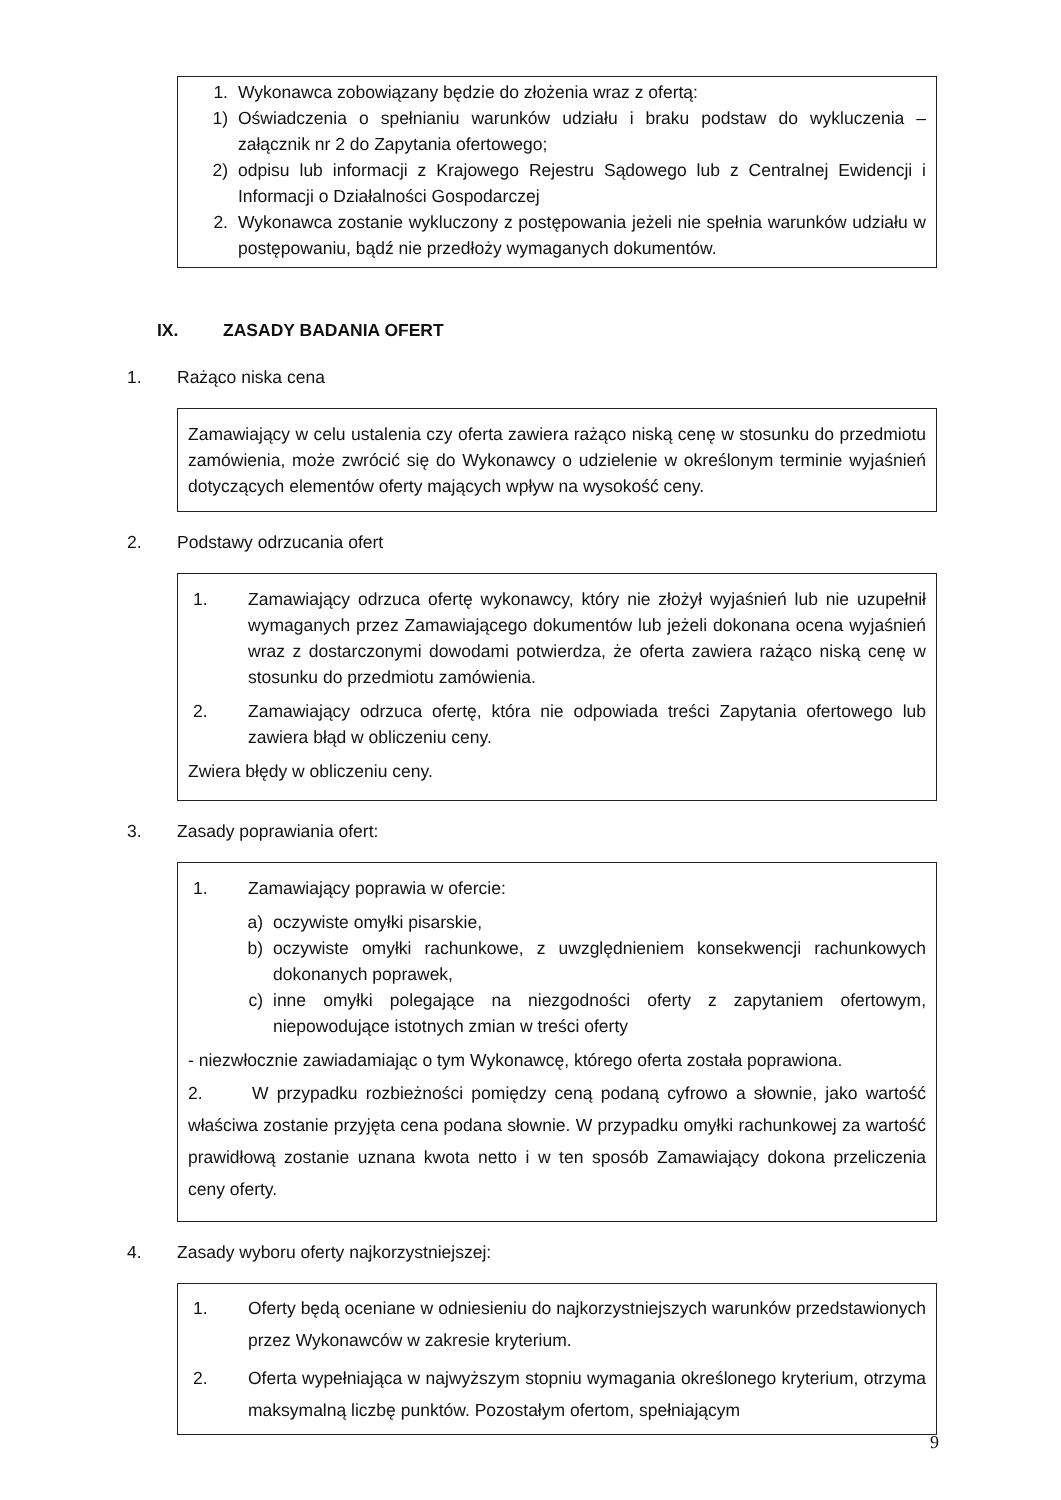1. Wykonawca zobowiązany będzie do złożenia wraz z ofertą:
1) Oświadczenia o spełnianiu warunków udziału i braku podstaw do wykluczenia – załącznik nr 2 do Zapytania ofertowego;
2) odpisu lub informacji z Krajowego Rejestru Sądowego lub z Centralnej Ewidencji i Informacji o Działalności Gospodarczej
2. Wykonawca zostanie wykluczony z postępowania jeżeli nie spełnia warunków udziału w postępowaniu, bądź nie przedłoży wymaganych dokumentów.
IX. ZASADY BADANIA OFERT
1. Rażąco niska cena
Zamawiający w celu ustalenia czy oferta zawiera rażąco niską cenę w stosunku do przedmiotu zamówienia, może zwrócić się do Wykonawcy o udzielenie w określonym terminie wyjaśnień dotyczących elementów oferty mających wpływ na wysokość ceny.
2. Podstawy odrzucania ofert
1. Zamawiający odrzuca ofertę wykonawcy, który nie złożył wyjaśnień lub nie uzupełnił wymaganych przez Zamawiającego dokumentów lub jeżeli dokonana ocena wyjaśnień wraz z dostarczonymi dowodami potwierdza, że oferta zawiera rażąco niską cenę w stosunku do przedmiotu zamówienia.
2. Zamawiający odrzuca ofertę, która nie odpowiada treści Zapytania ofertowego lub zawiera błąd w obliczeniu ceny.
Zwiera błędy w obliczeniu ceny.
3. Zasady poprawiania ofert:
1. Zamawiający poprawia w ofercie:
a) oczywiste omyłki pisarskie,
b) oczywiste omyłki rachunkowe, z uwzględnieniem konsekwencji rachunkowych dokonanych poprawek,
c) inne omyłki polegające na niezgodności oferty z zapytaniem ofertowym, niepowodujące istotnych zmian w treści oferty
- niezwłocznie zawiadamiając o tym Wykonawcę, którego oferta została poprawiona.
2. W przypadku rozbieżności pomiędzy ceną podaną cyfrowo a słownie, jako wartość właściwa zostanie przyjęta cena podana słownie. W przypadku omyłki rachunkowej za wartość prawidłową zostanie uznana kwota netto i w ten sposób Zamawiający dokona przeliczenia ceny oferty.
4. Zasady wyboru oferty najkorzystniejszej:
1. Oferty będą oceniane w odniesieniu do najkorzystniejszych warunków przedstawionych przez Wykonawców w zakresie kryterium.
2. Oferta wypełniająca w najwyższym stopniu wymagania określonego kryterium, otrzyma maksymalną liczbę punktów. Pozostałym ofertom, spełniającym
9